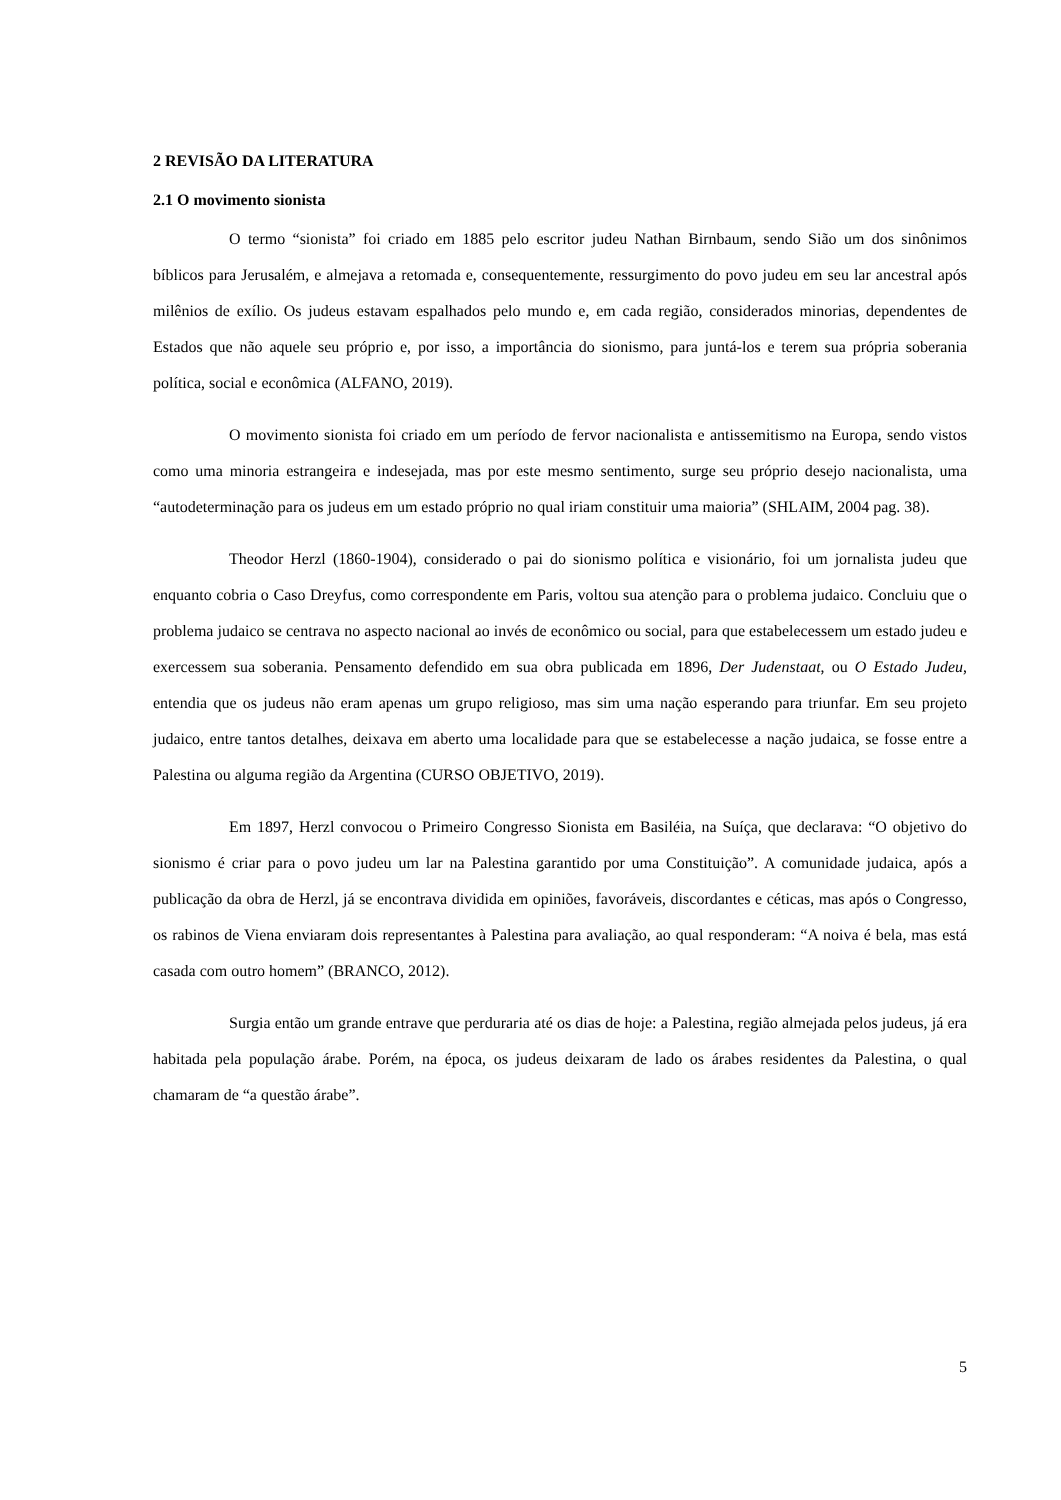2 REVISÃO DA LITERATURA
2.1 O movimento sionista
O termo “sionista” foi criado em 1885 pelo escritor judeu Nathan Birnbaum, sendo Sião um dos sinônimos bíblicos para Jerusalém, e almejava a retomada e, consequentemente, ressurgimento do povo judeu em seu lar ancestral após milênios de exílio. Os judeus estavam espalhados pelo mundo e, em cada região, considerados minorias, dependentes de Estados que não aquele seu próprio e, por isso, a importância do sionismo, para juntá-los e terem sua própria soberania política, social e econômica (ALFANO, 2019).
O movimento sionista foi criado em um período de fervor nacionalista e antissemitismo na Europa, sendo vistos como uma minoria estrangeira e indesejada, mas por este mesmo sentimento, surge seu próprio desejo nacionalista, uma “autodeterminação para os judeus em um estado próprio no qual iriam constituir uma maioria” (SHLAIM, 2004 pag. 38).
Theodor Herzl (1860-1904), considerado o pai do sionismo política e visionário, foi um jornalista judeu que enquanto cobria o Caso Dreyfus, como correspondente em Paris, voltou sua atenção para o problema judaico. Concluiu que o problema judaico se centrava no aspecto nacional ao invés de econômico ou social, para que estabelecessem um estado judeu e exercessem sua soberania. Pensamento defendido em sua obra publicada em 1896, Der Judenstaat, ou O Estado Judeu, entendia que os judeus não eram apenas um grupo religioso, mas sim uma nação esperando para triunfar. Em seu projeto judaico, entre tantos detalhes, deixava em aberto uma localidade para que se estabelecesse a nação judaica, se fosse entre a Palestina ou alguma região da Argentina (CURSO OBJETIVO, 2019).
Em 1897, Herzl convocou o Primeiro Congresso Sionista em Basiléia, na Suíça, que declarava: “O objetivo do sionismo é criar para o povo judeu um lar na Palestina garantido por uma Constituição”. A comunidade judaica, após a publicação da obra de Herzl, já se encontrava dividida em opiniões, favoráveis, discordantes e céticas, mas após o Congresso, os rabinos de Viena enviaram dois representantes à Palestina para avaliação, ao qual responderam: “A noiva é bela, mas está casada com outro homem” (BRANCO, 2012).
Surgia então um grande entrave que perduraria até os dias de hoje: a Palestina, região almejada pelos judeus, já era habitada pela população árabe. Porém, na época, os judeus deixaram de lado os árabes residentes da Palestina, o qual chamaram de “a questão árabe”.
5